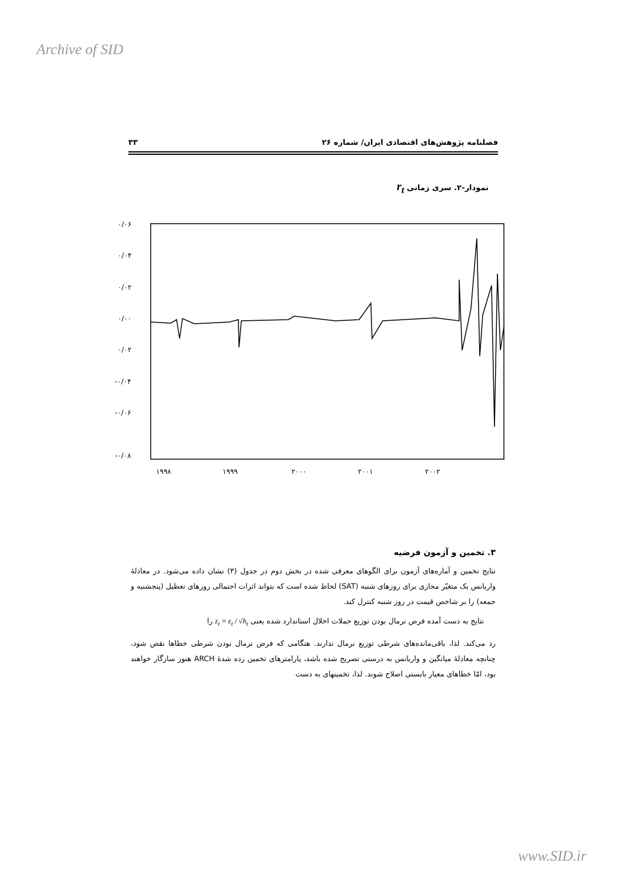Archive of SID
فصلنامه پژوهش‌های اقتصادی ایران/ شماره ۲۶ ۳۳
نمودار-۲. سری زمانی r<sub>t</sub>
۰/۰۶
۰/۰۴
۰/۰۲
۰/۰۰
۰/۰۲
-۰/۰۴
-۰/۰۶
-۰/۰۸
۱۹۹۸
۱۹۹۹
۲۰۰۰
۲۰۰۱
۲۰۰۲
۳. تخمین و آزمون فرضیه
نتایج تخمین و آماره‌های آزمون برای الگوهای معرفی شده در بخش دوم در جدول (۳) نشان داده می‌شود. در معادلهٔ واریانس یک متغیّر مجازی برای روزهای شنبه (SAT) لحاظ شده است که بتواند اثرات احتمالی روزهای تعطیل (پنجشنبه و جمعه) را بر شاخص قیمت در روز شنبه کنترل کند.
نتایج به دست آمده فرض نرمال بودن توزیع جملات اخلال استاندارد شده یعنی z<sub>t</sub> = ε<sub>t</sub> / √h<sub>t</sub> را
رد می‌کند. لذا، باقی‌مانده‌های شرطی توزیع نرمال ندارند. هنگامی که فرض نرمال بودن شرطی خطاها نقض شود، چنانچه معادلهٔ میانگین و واریانس به درستی تصریح شده باشد، پارامترهای تخمین زده شدهٔ ARCH هنوز سازگار خواهند بود، امّا خطاهای معیار بایستی اصلاح شوند. لذا، تخمینهای به دست
www.SID.ir